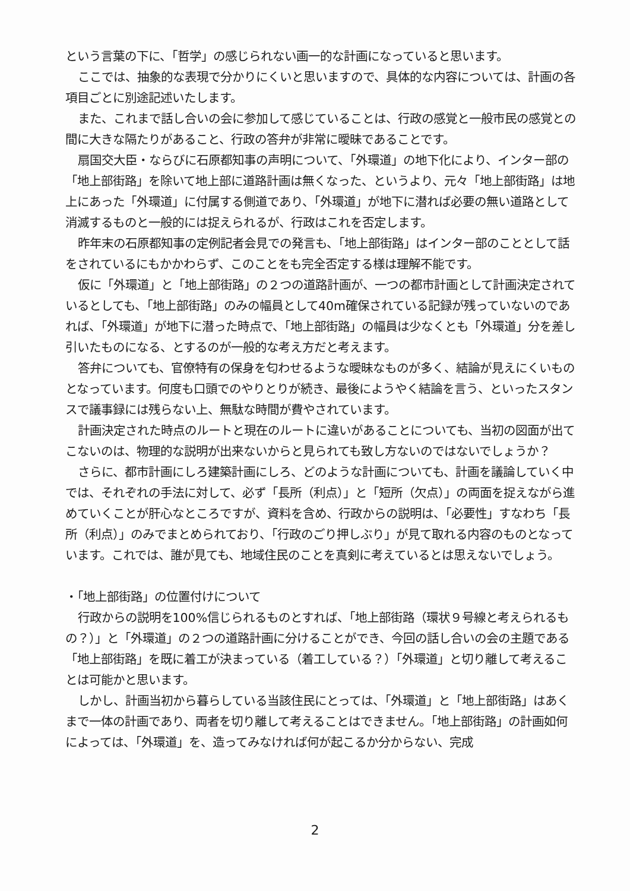という言葉の下に、「哲学」の感じられない画一的な計画になっていると思います。
ここでは、抽象的な表現で分かりにくいと思いますので、具体的な内容については、計画の各項目ごとに別途記述いたします。
また、これまで話し合いの会に参加して感じていることは、行政の感覚と一般市民の感覚との間に大きな隔たりがあること、行政の答弁が非常に曖昧であることです。
扇国交大臣・ならびに石原都知事の声明について、「外環道」の地下化により、インター部の「地上部街路」を除いて地上部に道路計画は無くなった、というより、元々「地上部街路」は地上にあった「外環道」に付属する側道であり、「外環道」が地下に潜れば必要の無い道路として消滅するものと一般的には捉えられるが、行政はこれを否定します。
昨年末の石原都知事の定例記者会見での発言も、「地上部街路」はインター部のこととして話をされているにもかかわらず、このことをも完全否定する様は理解不能です。
仮に「外環道」と「地上部街路」の２つの道路計画が、一つの都市計画として計画決定されているとしても、「地上部街路」のみの幅員として40m確保されている記録が残っていないのであれば、「外環道」が地下に潜った時点で、「地上部街路」の幅員は少なくとも「外環道」分を差し引いたものになる、とするのが一般的な考え方だと考えます。
答弁についても、官僚特有の保身を匂わせるような曖昧なものが多く、結論が見えにくいものとなっています。何度も口頭でのやりとりが続き、最後にようやく結論を言う、といったスタンスで議事録には残らない上、無駄な時間が費やされています。
計画決定された時点のルートと現在のルートに違いがあることについても、当初の図面が出てこないのは、物理的な説明が出来ないからと見られても致し方ないのではないでしょうか？
さらに、都市計画にしろ建築計画にしろ、どのような計画についても、計画を議論していく中では、それぞれの手法に対して、必ず「長所（利点）」と「短所（欠点）」の両面を捉えながら進めていくことが肝心なところですが、資料を含め、行政からの説明は、「必要性」すなわち「長所（利点）」のみでまとめられており、「行政のごり押しぶり」が見て取れる内容のものとなっています。これでは、誰が見ても、地域住民のことを真剣に考えているとは思えないでしょう。
・「地上部街路」の位置付けについて
行政からの説明を100%信じられるものとすれば、「地上部街路（環状９号線と考えられるもの？）」と「外環道」の２つの道路計画に分けることができ、今回の話し合いの会の主題である「地上部街路」を既に着工が決まっている（着工している？）「外環道」と切り離して考えることは可能かと思います。
しかし、計画当初から暮らしている当該住民にとっては、「外環道」と「地上部街路」はあくまで一体の計画であり、両者を切り離して考えることはできません。「地上部街路」の計画如何によっては、「外環道」を、造ってみなければ何が起こるか分からない、完成
2